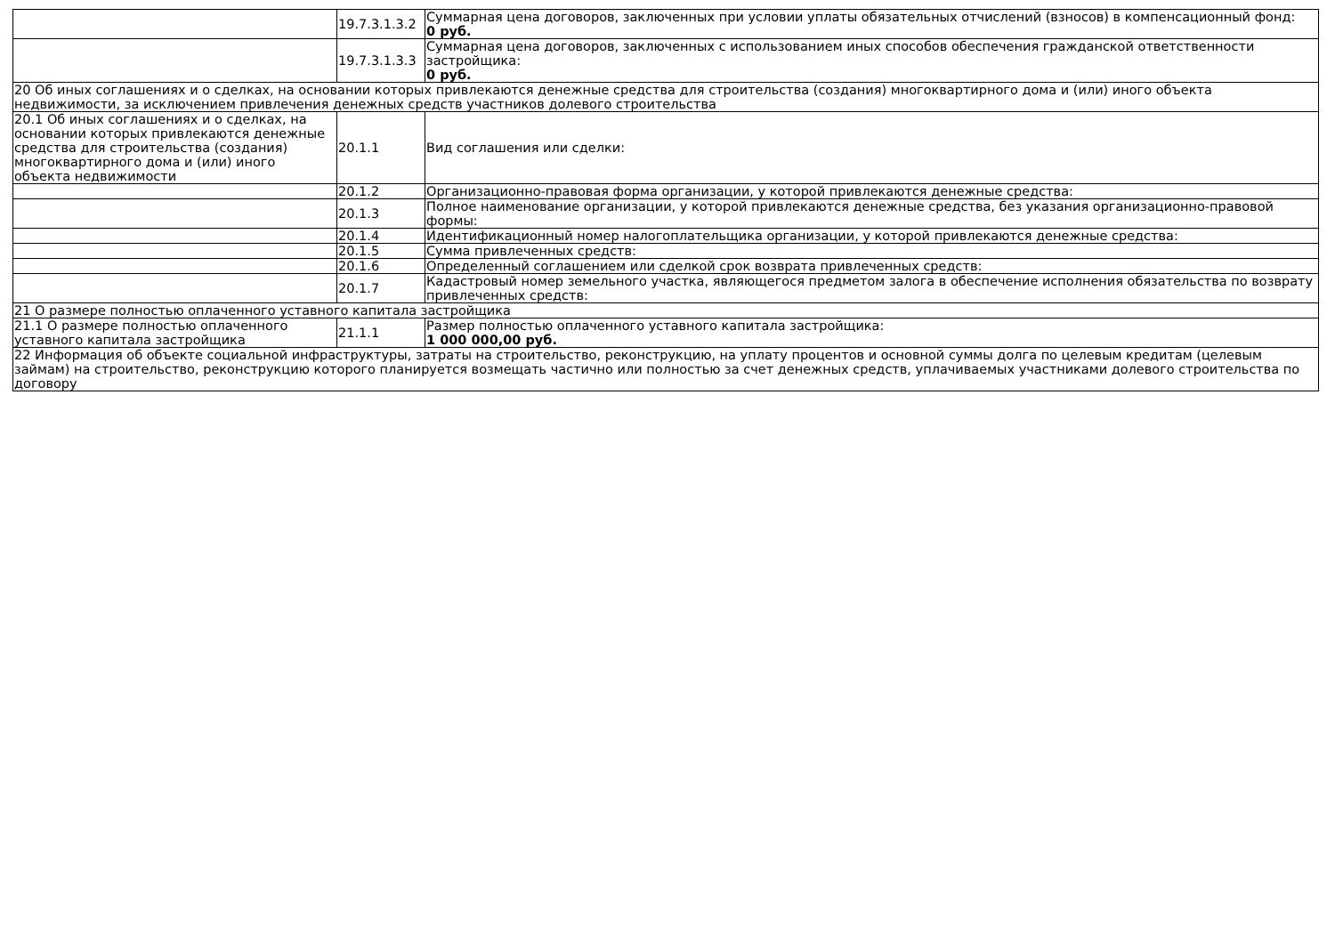| | 19.7.3.1.3.2 | Суммарная цена договоров, заключенных при условии уплаты обязательных отчислений (взносов) в компенсационный фонд: 0 руб. |
| | 19.7.3.1.3.3 | Суммарная цена договоров, заключенных с использованием иных способов обеспечения гражданской ответственности застройщика: 0 руб. |
| 20 Об иных соглашениях и о сделках, на основании которых привлекаются денежные средства для строительства (создания) многоквартирного дома и (или) иного объекта недвижимости, за исключением привлечения денежных средств участников долевого строительства | | |
| 20.1 Об иных соглашениях и о сделках, на основании которых привлекаются денежные средства для строительства (создания) многоквартирного дома и (или) иного объекта недвижимости | 20.1.1 | Вид соглашения или сделки: |
| | 20.1.2 | Организационно-правовая форма организации, у которой привлекаются денежные средства: |
| | 20.1.3 | Полное наименование организации, у которой привлекаются денежные средства, без указания организационно-правовой формы: |
| | 20.1.4 | Идентификационный номер налогоплательщика организации, у которой привлекаются денежные средства: |
| | 20.1.5 | Сумма привлеченных средств: |
| | 20.1.6 | Определенный соглашением или сделкой срок возврата привлеченных средств: |
| | 20.1.7 | Кадастровый номер земельного участка, являющегося предметом залога в обеспечение исполнения обязательства по возврату привлеченных средств: |
| 21 О размере полностью оплаченного уставного капитала застройщика | | |
| 21.1 О размере полностью оплаченного уставного капитала застройщика | 21.1.1 | Размер полностью оплаченного уставного капитала застройщика: 1 000 000,00 руб. |
| 22 Информация об объекте социальной инфраструктуры, затраты на строительство, реконструкцию, на уплату процентов и основной суммы долга по целевым кредитам (целевым займам) на строительство, реконструкцию которого планируется возмещать частично или полностью за счет денежных средств, уплачиваемых участниками долевого строительства по договору | | |